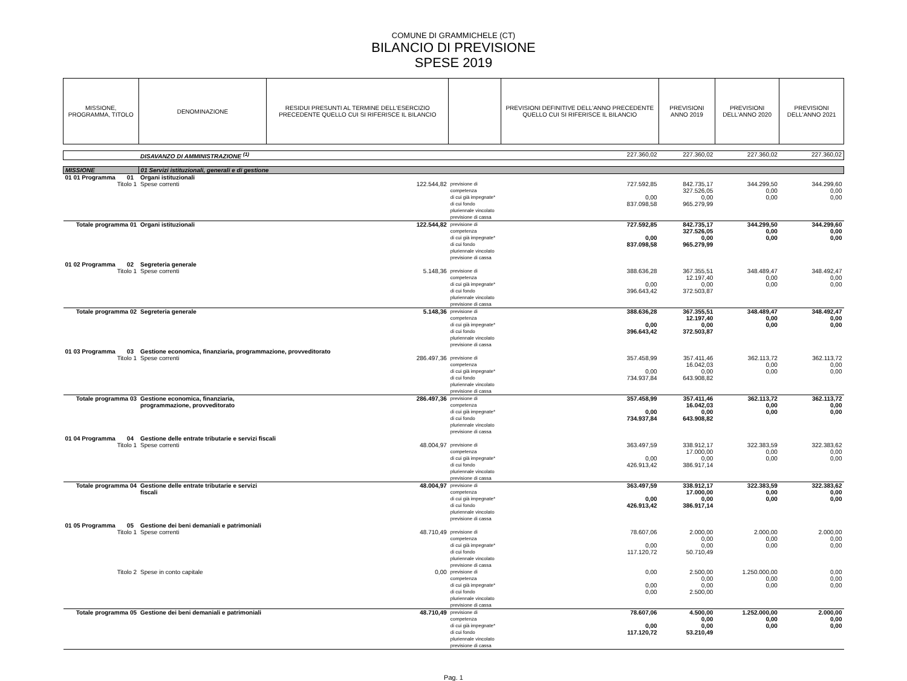COMUNE DI GRAMMICHELE (CT)
BILANCIO DI PREVISIONE
SPESE 2019
| MISSIONE, PROGRAMMA, TITOLO | | DENOMINAZIONE | RESIDUI PRESUNTI AL TERMINE DELL'ESERCIZIO PRECEDENTE QUELLO CUI SI RIFERISCE IL BILANCIO | | PREVISIONI DEFINITIVE DELL'ANNO PRECEDENTE QUELLO CUI SI RIFERISCE IL BILANCIO | PREVISIONI ANNO 2019 | PREVISIONI DELL'ANNO 2020 | PREVISIONI DELL'ANNO 2021 |
| --- | --- | --- | --- | --- | --- | --- | --- | --- |
| | | DISAVANZO DI AMMINISTRAZIONE <sup>(1)</sup> | | | 227.360,02 | 227.360,02 | 227.360,02 | 227.360,02 |
| MISSIONE | | 01 Servizi istituzionali, generali e di gestione | | | | | | |
| 01 01 Programma | 01 | Organi istituzionali | | | | | | |
| Titolo 1 | | Spese correnti | 122.544,82 | previsione di competenza di cui già impegnate* di cui fondo pluriennale vincolato previsione di cassa | 727.592,85 0,00 837.098,58 | 842.735,17 327.526,05 0,00 965.279,99 | 344.299,50 0,00 0,00 | 344.299,60 0,00 0,00 |
| Totale programma 01 | | Organi istituzionali | 122.544,82 | previsione di competenza di cui già impegnate* di cui fondo pluriennale vincolato previsione di cassa | 727.592,85 0,00 837.098,58 | 842.735,17 327.526,05 0,00 965.279,99 | 344.299,50 0,00 0,00 | 344.299,60 0,00 0,00 |
| 01 02 Programma | 02 | Segreteria generale | | | | | | |
| Titolo 1 | | Spese correnti | 5.148,36 | previsione di competenza di cui già impegnate* di cui fondo pluriennale vincolato previsione di cassa | 388.636,28 0,00 396.643,42 | 367.355,51 12.197,40 0,00 372.503,87 | 348.489,47 0,00 0,00 | 348.492,47 0,00 0,00 |
| Totale programma 02 | | Segreteria generale | 5.148,36 | previsione di competenza di cui già impegnate* di cui fondo pluriennale vincolato previsione di cassa | 388.636,28 0,00 396.643,42 | 367.355,51 12.197,40 0,00 372.503,87 | 348.489,47 0,00 0,00 | 348.492,47 0,00 0,00 |
| 01 03 Programma | 03 | Gestione economica, finanziaria, programmazione, provveditorato | | | | | | |
| Titolo 1 | | Spese correnti | 286.497,36 | previsione di competenza di cui già impegnate* di cui fondo pluriennale vincolato previsione di cassa | 357.458,99 0,00 734.937,84 | 357.411,46 16.042,03 0,00 643.908,82 | 362.113,72 0,00 0,00 | 362.113,72 0,00 0,00 |
| Totale programma 03 | | Gestione economica, finanziaria, programmazione, provveditorato | 286.497,36 | previsione di competenza di cui già impegnate* di cui fondo pluriennale vincolato previsione di cassa | 357.458,99 0,00 734.937,84 | 357.411,46 16.042,03 0,00 643.908,82 | 362.113,72 0,00 0,00 | 362.113,72 0,00 0,00 |
| 01 04 Programma | 04 | Gestione delle entrate tributarie e servizi fiscali | | | | | | |
| Titolo 1 | | Spese correnti | 48.004,97 | previsione di competenza di cui già impegnate* di cui fondo pluriennale vincolato previsione di cassa | 363.497,59 0,00 426.913,42 | 338.912,17 17.000,00 0,00 386.917,14 | 322.383,59 0,00 0,00 | 322.383,62 0,00 0,00 |
| Totale programma 04 | | Gestione delle entrate tributarie e servizi fiscali | 48.004,97 | previsione di competenza di cui già impegnate* di cui fondo pluriennale vincolato previsione di cassa | 363.497,59 0,00 426.913,42 | 338.912,17 17.000,00 0,00 386.917,14 | 322.383,59 0,00 0,00 | 322.383,62 0,00 0,00 |
| 01 05 Programma | 05 | Gestione dei beni demaniali e patrimoniali | | | | | | |
| Titolo 1 | | Spese correnti | 48.710,49 | previsione di competenza di cui già impegnate* di cui fondo pluriennale vincolato previsione di cassa | 78.607,06 0,00 117.120,72 | 2.000,00 0,00 0,00 50.710,49 | 2.000,00 0,00 0,00 | 2.000,00 0,00 0,00 |
| Titolo 2 | | Spese in conto capitale | 0,00 | previsione di competenza di cui già impegnate* di cui fondo pluriennale vincolato previsione di cassa | 0,00 0,00 0,00 | 2.500,00 0,00 0,00 2.500,00 | 1.250.000,00 0,00 0,00 | 0,00 0,00 0,00 |
| Totale programma 05 | | Gestione dei beni demaniali e patrimoniali | 48.710,49 | previsione di competenza di cui già impegnate* di cui fondo pluriennale vincolato previsione di cassa | 78.607,06 0,00 117.120,72 | 4.500,00 0,00 0,00 53.210,49 | 1.252.000,00 0,00 0,00 | 2.000,00 0,00 0,00 |
Pag. 1